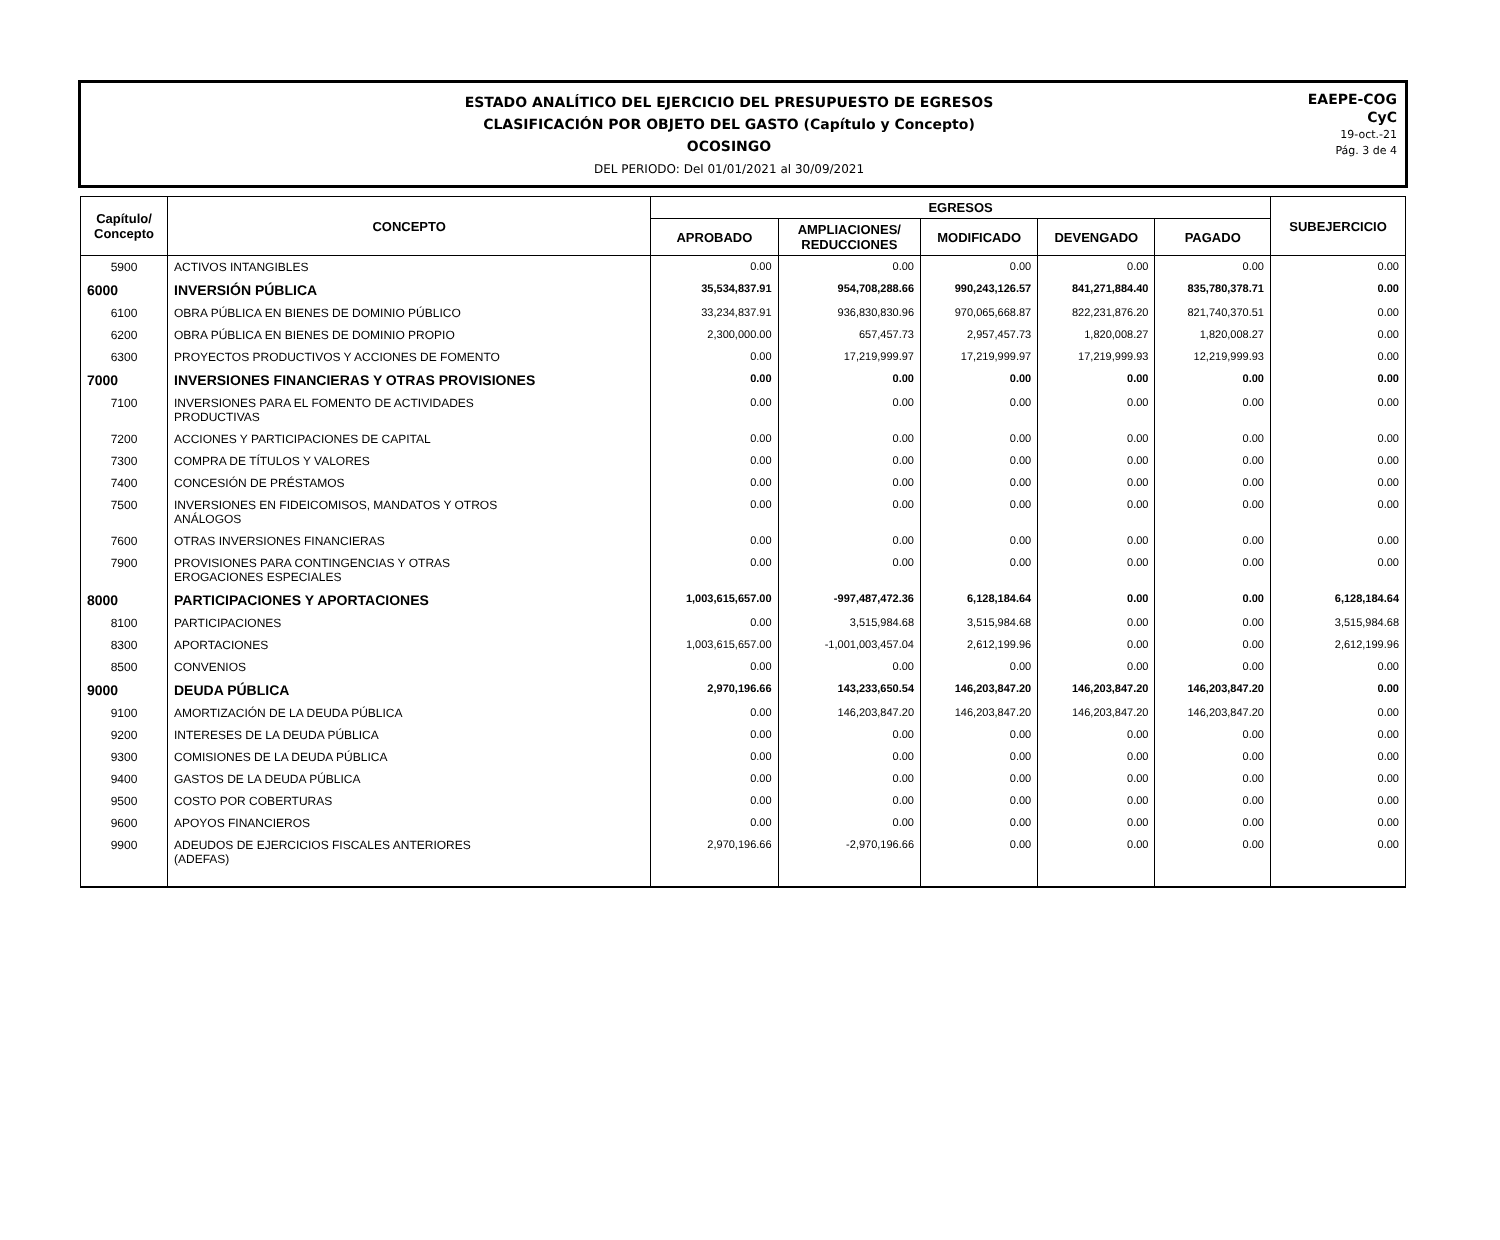ESTADO ANALÍTICO DEL EJERCICIO DEL PRESUPUESTO DE EGRESOS
CLASIFICACIÓN POR OBJETO DEL GASTO (Capítulo y Concepto)
OCOSINGO
DEL PERIODO: Del 01/01/2021 al 30/09/2021
EAEPE-COG
CyC
19-oct.-21
Pág. 3 de 4
| Capítulo/ Concepto | CONCEPTO | EGRESOS | | | | | SUBEJERCICIO |
| --- | --- | --- | --- | --- | --- | --- | --- |
| | | APROBADO | AMPLIACIONES/ REDUCCIONES | MODIFICADO | DEVENGADO | PAGADO | |
| 5900 | ACTIVOS INTANGIBLES | 0.00 | 0.00 | 0.00 | 0.00 | 0.00 | 0.00 |
| 6000 | INVERSIÓN PÚBLICA | 35,534,837.91 | 954,708,288.66 | 990,243,126.57 | 841,271,884.40 | 835,780,378.71 | 0.00 |
| 6100 | OBRA PÚBLICA EN BIENES DE DOMINIO PÚBLICO | 33,234,837.91 | 936,830,830.96 | 970,065,668.87 | 822,231,876.20 | 821,740,370.51 | 0.00 |
| 6200 | OBRA PÚBLICA EN BIENES DE DOMINIO PROPIO | 2,300,000.00 | 657,457.73 | 2,957,457.73 | 1,820,008.27 | 1,820,008.27 | 0.00 |
| 6300 | PROYECTOS PRODUCTIVOS Y ACCIONES DE FOMENTO | 0.00 | 17,219,999.97 | 17,219,999.97 | 17,219,999.93 | 12,219,999.93 | 0.00 |
| 7000 | INVERSIONES FINANCIERAS Y OTRAS PROVISIONES | 0.00 | 0.00 | 0.00 | 0.00 | 0.00 | 0.00 |
| 7100 | INVERSIONES PARA EL FOMENTO DE ACTIVIDADES PRODUCTIVAS | 0.00 | 0.00 | 0.00 | 0.00 | 0.00 | 0.00 |
| 7200 | ACCIONES Y PARTICIPACIONES DE CAPITAL | 0.00 | 0.00 | 0.00 | 0.00 | 0.00 | 0.00 |
| 7300 | COMPRA DE TÍTULOS Y VALORES | 0.00 | 0.00 | 0.00 | 0.00 | 0.00 | 0.00 |
| 7400 | CONCESIÓN DE PRÉSTAMOS | 0.00 | 0.00 | 0.00 | 0.00 | 0.00 | 0.00 |
| 7500 | INVERSIONES EN FIDEICOMISOS, MANDATOS Y OTROS ANÁLOGOS | 0.00 | 0.00 | 0.00 | 0.00 | 0.00 | 0.00 |
| 7600 | OTRAS INVERSIONES FINANCIERAS | 0.00 | 0.00 | 0.00 | 0.00 | 0.00 | 0.00 |
| 7900 | PROVISIONES PARA CONTINGENCIAS Y OTRAS EROGACIONES ESPECIALES | 0.00 | 0.00 | 0.00 | 0.00 | 0.00 | 0.00 |
| 8000 | PARTICIPACIONES Y APORTACIONES | 1,003,615,657.00 | -997,487,472.36 | 6,128,184.64 | 0.00 | 0.00 | 6,128,184.64 |
| 8100 | PARTICIPACIONES | 0.00 | 3,515,984.68 | 3,515,984.68 | 0.00 | 0.00 | 3,515,984.68 |
| 8300 | APORTACIONES | 1,003,615,657.00 | -1,001,003,457.04 | 2,612,199.96 | 0.00 | 0.00 | 2,612,199.96 |
| 8500 | CONVENIOS | 0.00 | 0.00 | 0.00 | 0.00 | 0.00 | 0.00 |
| 9000 | DEUDA PÚBLICA | 2,970,196.66 | 143,233,650.54 | 146,203,847.20 | 146,203,847.20 | 146,203,847.20 | 0.00 |
| 9100 | AMORTIZACIÓN DE LA DEUDA PÚBLICA | 0.00 | 146,203,847.20 | 146,203,847.20 | 146,203,847.20 | 146,203,847.20 | 0.00 |
| 9200 | INTERESES DE LA DEUDA PÚBLICA | 0.00 | 0.00 | 0.00 | 0.00 | 0.00 | 0.00 |
| 9300 | COMISIONES DE LA DEUDA PÚBLICA | 0.00 | 0.00 | 0.00 | 0.00 | 0.00 | 0.00 |
| 9400 | GASTOS DE LA DEUDA PÚBLICA | 0.00 | 0.00 | 0.00 | 0.00 | 0.00 | 0.00 |
| 9500 | COSTO POR COBERTURAS | 0.00 | 0.00 | 0.00 | 0.00 | 0.00 | 0.00 |
| 9600 | APOYOS FINANCIEROS | 0.00 | 0.00 | 0.00 | 0.00 | 0.00 | 0.00 |
| 9900 | ADEUDOS DE EJERCICIOS FISCALES ANTERIORES (ADEFAS) | 2,970,196.66 | -2,970,196.66 | 0.00 | 0.00 | 0.00 | 0.00 |